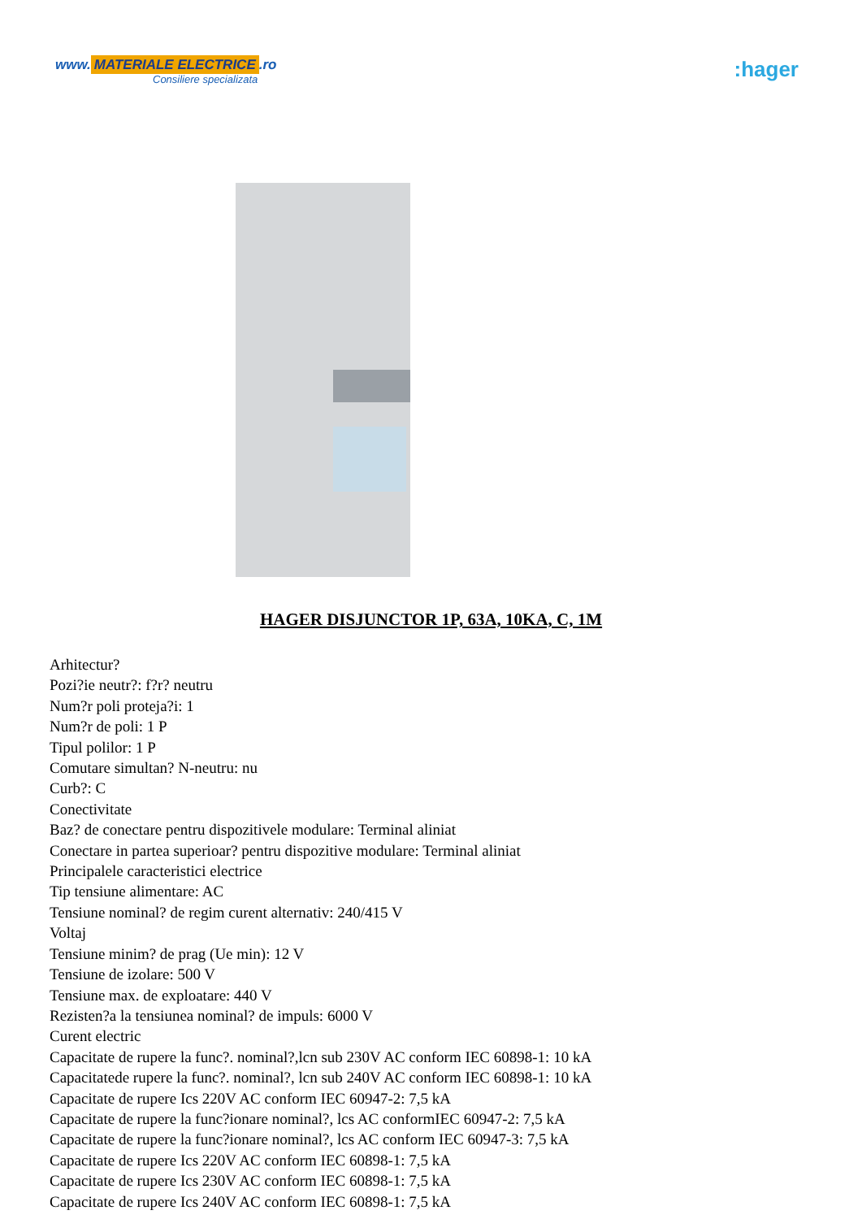www. MATERIALE ELECTRICE.ro
Consiliere specializata
:hager
HAGER DISJUNCTOR 1P, 63A, 10KA, C, 1M
Arhitectur?
Pozi?ie neutr?: f?r? neutru
Num?r poli proteja?i: 1
Num?r de poli: 1 P
Tipul polilor: 1 P
Comutare simultan? N-neutru: nu
Curb?: C
Conectivitate
Baz? de conectare pentru dispozitivele modulare: Terminal aliniat
Conectare in partea superioar? pentru dispozitive modulare: Terminal aliniat
Principalele caracteristici electrice
Tip tensiune alimentare: AC
Tensiune nominal? de regim curent alternativ: 240/415 V
Voltaj
Tensiune minim? de prag (Ue min): 12 V
Tensiune de izolare: 500 V
Tensiune max. de exploatare: 440 V
Rezisten?a la tensiunea nominal? de impuls: 6000 V
Curent electric
Capacitate de rupere la func?. nominal?,lcn sub 230V AC conform IEC 60898-1: 10 kA
Capacitatede rupere la func?. nominal?, lcn sub 240V AC conform IEC 60898-1: 10 kA
Capacitate de rupere Ics 220V AC conform IEC 60947-2: 7,5 kA
Capacitate de rupere la func?ionare nominal?, lcs AC conformIEC 60947-2: 7,5 kA
Capacitate de rupere la func?ionare nominal?, lcs AC conform IEC 60947-3: 7,5 kA
Capacitate de rupere Ics 220V AC conform IEC 60898-1: 7,5 kA
Capacitate de rupere Ics 230V AC conform IEC 60898-1: 7,5 kA
Capacitate de rupere Ics 240V AC conform IEC 60898-1: 7,5 kA